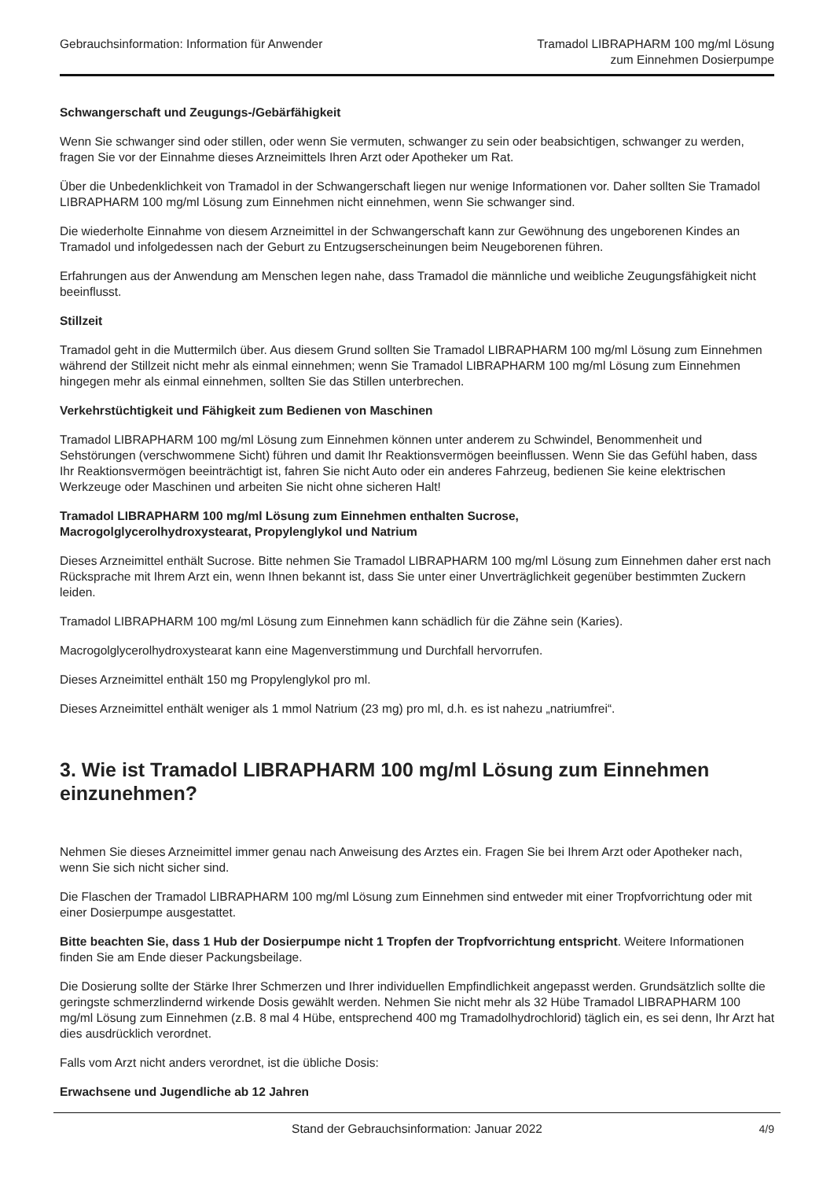Gebrauchsinformation: Information für Anwender
Tramadol LIBRAPHARM 100 mg/ml Lösung
zum Einnehmen Dosierpumpe
Schwangerschaft und Zeugungs-/Gebärfähigkeit
Wenn Sie schwanger sind oder stillen, oder wenn Sie vermuten, schwanger zu sein oder beabsichtigen, schwanger zu werden, fragen Sie vor der Einnahme dieses Arzneimittels Ihren Arzt oder Apotheker um Rat.
Über die Unbedenklichkeit von Tramadol in der Schwangerschaft liegen nur wenige Informationen vor. Daher sollten Sie Tramadol LIBRAPHARM 100 mg/ml Lösung zum Einnehmen nicht einnehmen, wenn Sie schwanger sind.
Die wiederholte Einnahme von diesem Arzneimittel in der Schwangerschaft kann zur Gewöhnung des ungeborenen Kindes an Tramadol und infolgedessen nach der Geburt zu Entzugserscheinungen beim Neugeborenen führen.
Erfahrungen aus der Anwendung am Menschen legen nahe, dass Tramadol die männliche und weibliche Zeugungsfähigkeit nicht beeinflusst.
Stillzeit
Tramadol geht in die Muttermilch über. Aus diesem Grund sollten Sie Tramadol LIBRAPHARM 100 mg/ml Lösung zum Einnehmen während der Stillzeit nicht mehr als einmal einnehmen; wenn Sie Tramadol LIBRAPHARM 100 mg/ml Lösung zum Einnehmen hingegen mehr als einmal einnehmen, sollten Sie das Stillen unterbrechen.
Verkehrstüchtigkeit und Fähigkeit zum Bedienen von Maschinen
Tramadol LIBRAPHARM 100 mg/ml Lösung zum Einnehmen können unter anderem zu Schwindel, Benommenheit und Sehstörungen (verschwommene Sicht) führen und damit Ihr Reaktionsvermögen beeinflussen. Wenn Sie das Gefühl haben, dass Ihr Reaktionsvermögen beeinträchtigt ist, fahren Sie nicht Auto oder ein anderes Fahrzeug, bedienen Sie keine elektrischen Werkzeuge oder Maschinen und arbeiten Sie nicht ohne sicheren Halt!
Tramadol LIBRAPHARM 100 mg/ml Lösung zum Einnehmen enthalten Sucrose,
Macrogolglycerolhydroxystearat, Propylenglykol und Natrium
Dieses Arzneimittel enthält Sucrose. Bitte nehmen Sie Tramadol LIBRAPHARM 100 mg/ml Lösung zum Einnehmen daher erst nach Rücksprache mit Ihrem Arzt ein, wenn Ihnen bekannt ist, dass Sie unter einer Unverträglichkeit gegenüber bestimmten Zuckern leiden.
Tramadol LIBRAPHARM 100 mg/ml Lösung zum Einnehmen kann schädlich für die Zähne sein (Karies).
Macrogolglycerolhydroxystearat kann eine Magenverstimmung und Durchfall hervorrufen.
Dieses Arzneimittel enthält 150 mg Propylenglykol pro ml.
Dieses Arzneimittel enthält weniger als 1 mmol Natrium (23 mg) pro ml, d.h. es ist nahezu „natriumfrei“.
3. Wie ist Tramadol LIBRAPHARM 100 mg/ml Lösung zum Einnehmen einzunehmen?
Nehmen Sie dieses Arzneimittel immer genau nach Anweisung des Arztes ein. Fragen Sie bei Ihrem Arzt oder Apotheker nach, wenn Sie sich nicht sicher sind.
Die Flaschen der Tramadol LIBRAPHARM 100 mg/ml Lösung zum Einnehmen sind entweder mit einer Tropfvorrichtung oder mit einer Dosierpumpe ausgestattet.
Bitte beachten Sie, dass 1 Hub der Dosierpumpe nicht 1 Tropfen der Tropfvorrichtung entspricht. Weitere Informationen finden Sie am Ende dieser Packungsbeilage.
Die Dosierung sollte der Stärke Ihrer Schmerzen und Ihrer individuellen Empfindlichkeit angepasst werden. Grundsätzlich sollte die geringste schmerzlindernd wirkende Dosis gewählt werden. Nehmen Sie nicht mehr als 32 Hübe Tramadol LIBRAPHARM 100 mg/ml Lösung zum Einnehmen (z.B. 8 mal 4 Hübe, entsprechend 400 mg Tramadolhydrochlorid) täglich ein, es sei denn, Ihr Arzt hat dies ausdrücklich verordnet.
Falls vom Arzt nicht anders verordnet, ist die übliche Dosis:
Erwachsene und Jugendliche ab 12 Jahren
Stand der Gebrauchsinformation: Januar 2022 4/9